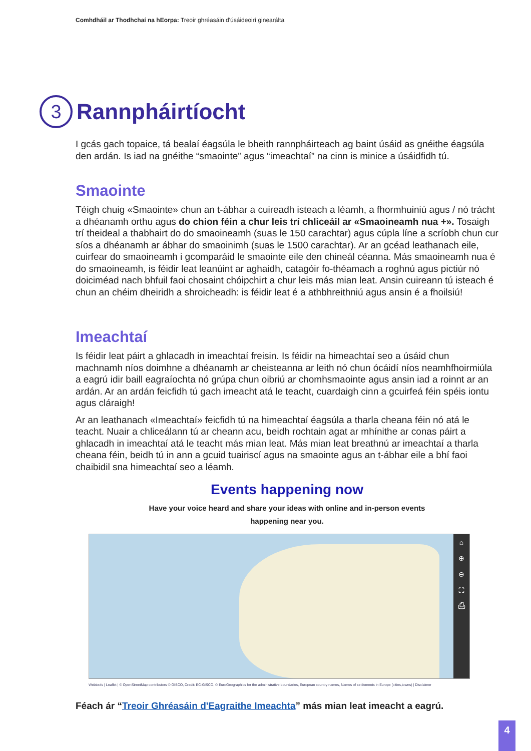Comhdháil ar Thodhchaí na hEorpa: Treoir ghréasáin d'úsáideoirí ginearálta
3 Rannpháirtíocht
I gcás gach topaice, tá bealaí éagsúla le bheith rannpháirteach ag baint úsáid as gnéithe éagsúla den ardán. Is iad na gnéithe “smaointe” agus “imeachtaí” na cinn is minice a úsáidfidh tú.
Smaointe
Téigh chuig «Smaointe» chun an t-ábhar a cuireadh isteach a léamh, a fhormhuiniú agus / nó trácht a dhéanamh orthu agus do chion féin a chur leis trí chliceáil ar «Smaoineamh nua +». Tosaigh trí theideal a thabhairt do do smaoineamh (suas le 150 carachtar) agus cúpla líne a scríobh chun cur síos a dhéanamh ar ábhar do smaoinimh (suas le 1500 carachtar). Ar an gcéad leathanach eile, cuirfear do smaoineamh i gcomparáid le smaointe eile den chineál céanna. Más smaoineamh nua é do smaoineamh, is féidir leat leanúint ar aghaidh, catagóir fo-théamach a roghnú agus pictiúr nó doiciméad nach bhfuil faoi chosaint chóipchirt a chur leis más mian leat. Ansin cuireann tú isteach é chun an chéim dheiridh a shroicheadh: is féidir leat é a athbhreithniú agus ansin é a fhoilsiú!
Imeachtaí
Is féidir leat páirt a ghlacadh in imeachtaí freisin. Is féidir na himeachtaí seo a úsáid chun machnamh níos doimhne a dhéanamh ar cheisteanna ar leith nó chun ócáidí níos neamhfhoirmiúla a eagrú idir baill eagraíochta nó grúpa chun oibriú ar chomhsmaointe agus ansin iad a roinnt ar an ardán. Ar an ardán feicfidh tú gach imeacht atá le teacht, cuardaigh cinn a gcuirfeá féin spéis iontu agus cláraigh!
Ar an leathanach «Imeachtaí» feicfidh tú na himeachtaí éagsúla a tharla cheana féin nó atá le teacht. Nuair a chliceálann tú ar cheann acu, beidh rochtain agat ar mhínithe ar conas páirt a ghlacadh in imeachtaí atá le teacht más mian leat. Más mian leat breathnú ar imeachtaí a tharla cheana féin, beidh tú in ann a gcuid tuairiscí agus na smaointe agus an t-ábhar eile a bhí faoi chaibidil sna himeachtaí seo a léamh.
Events happening now
Have your voice heard and share your ideas with online and in-person events
happening near you.
⌂
⊕
⊖
⛶
⎙
Webtools | Leaflet | © OpenStreetMap contributors © GISCO, Credit: EC-GISCO, © EuroGeographics for the administrative boundaries, European country names, Names of settlements in Europe (cities,towns) | Disclaimer
Féach ár “Treoir Ghréasáin d'Eagraithe Imeachta” más mian leat imeacht a eagrú.
4